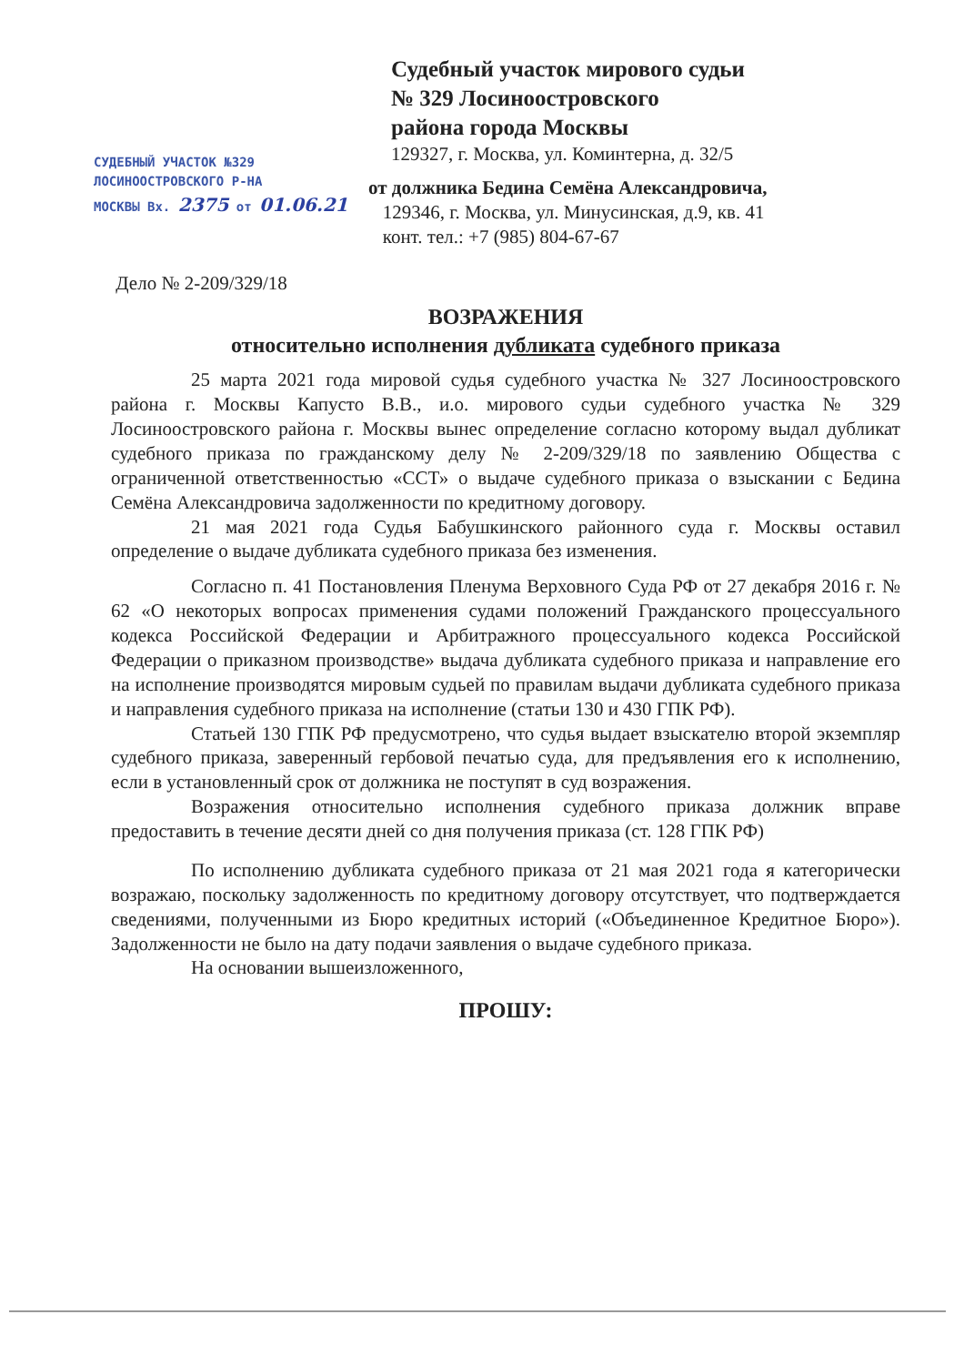Судебный участок мирового судьи
№ 329 Лосиноостровского
района города Москвы
129327, г. Москва, ул. Коминтерна, д. 32/5
СУДЕБНЫЙ УЧАСТОК №329
ЛОСИНООСТРОВСКОГО Р-НА
МОСКВЫ Вх. 2375 от 01.06.21
от должника Бедина Семёна Александровича,
129346, г. Москва, ул. Минусинская, д.9, кв. 41
конт. тел.: +7 (985) 804-67-67
Дело № 2-209/329/18
ВОЗРАЖЕНИЯ
относительно исполнения дубликата судебного приказа
25 марта 2021 года мировой судья судебного участка № 327 Лосиноостровского района г. Москвы Капусто В.В., и.о. мирового судьи судебного участка № 329 Лосиноостровского района г. Москвы вынес определение согласно которому выдал дубликат судебного приказа по гражданскому делу № 2-209/329/18 по заявлению Общества с ограниченной ответственностью «ССТ» о выдаче судебного приказа о взыскании с Бедина Семёна Александровича задолженности по кредитному договору.
21 мая 2021 года Судья Бабушкинского районного суда г. Москвы оставил определение о выдаче дубликата судебного приказа без изменения.
Согласно п. 41 Постановления Пленума Верховного Суда РФ от 27 декабря 2016 г. № 62 «О некоторых вопросах применения судами положений Гражданского процессуального кодекса Российской Федерации и Арбитражного процессуального кодекса Российской Федерации о приказном производстве» выдача дубликата судебного приказа и направление его на исполнение производятся мировым судьей по правилам выдачи дубликата судебного приказа и направления судебного приказа на исполнение (статьи 130 и 430 ГПК РФ).
Статьей 130 ГПК РФ предусмотрено, что судья выдает взыскателю второй экземпляр судебного приказа, заверенный гербовой печатью суда, для предъявления его к исполнению, если в установленный срок от должника не поступят в суд возражения.
Возражения относительно исполнения судебного приказа должник вправе предоставить в течение десяти дней со дня получения приказа (ст. 128 ГПК РФ)
По исполнению дубликата судебного приказа от 21 мая 2021 года я категорически возражаю, поскольку задолженность по кредитному договору отсутствует, что подтверждается сведениями, полученными из Бюро кредитных историй («Объединенное Кредитное Бюро»). Задолженности не было на дату подачи заявления о выдаче судебного приказа.
На основании вышеизложенного,
ПРОШУ: